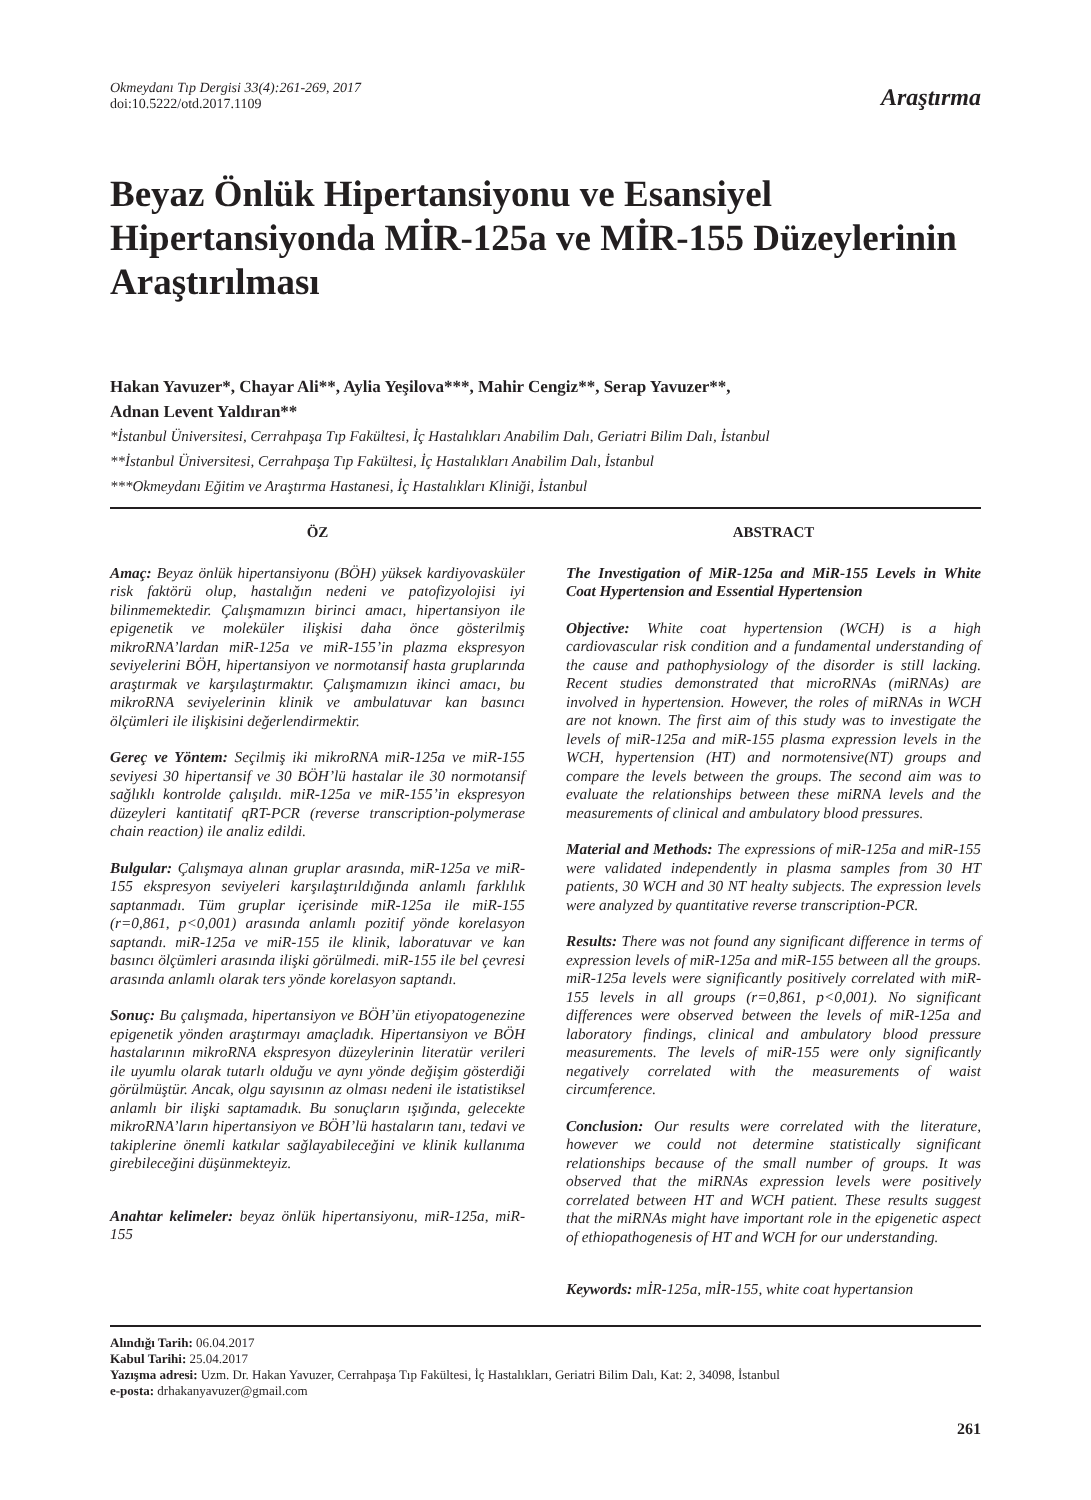Okmeydanı Tıp Dergisi 33(4):261-269, 2017
doi:10.5222/otd.2017.1109
Araştırma
Beyaz Önlük Hipertansiyonu ve Esansiyel Hipertansiyonda MİR-125a ve MİR-155 Düzeylerinin Araştırılması
Hakan Yavuzer*, Chayar Ali**, Aylia Yeşilova***, Mahir Cengiz**, Serap Yavuzer**,
Adnan Levent Yaldıran**
*İstanbul Üniversitesi, Cerrahpaşa Tıp Fakültesi, İç Hastalıkları Anabilim Dalı, Geriatri Bilim Dalı, İstanbul
**İstanbul Üniversitesi, Cerrahpaşa Tıp Fakültesi, İç Hastalıkları Anabilim Dalı, İstanbul
***Okmeydanı Eğitim ve Araştırma Hastanesi, İç Hastalıkları Kliniği, İstanbul
ÖZ
Amaç: Beyaz önlük hipertansiyonu (BÖH) yüksek kardiyovasküler risk faktörü olup, hastalığın nedeni ve patofizyolojisi iyi bilinmemektedir. Çalışmamızın birinci amacı, hipertansiyon ile epigenetik ve moleküler ilişkisi daha önce gösterilmiş mikroRNA’lardan miR-125a ve miR-155’in plazma ekspresyon seviyelerini BÖH, hipertansiyon ve normotansif hasta gruplarında araştırmak ve karşılaştırmaktır. Çalışmamızın ikinci amacı, bu mikroRNA seviyelerinin klinik ve ambulatuvar kan basıncı ölçümleri ile ilişkisini değerlendirmektir.
Gereç ve Yöntem: Seçilmiş iki mikroRNA miR-125a ve miR-155 seviyesi 30 hipertansif ve 30 BÖH’lü hastalar ile 30 normotansif sağlıklı kontrolde çalışıldı. miR-125a ve miR-155’in ekspresyon düzeyleri kantitatif qRT-PCR (reverse transcription-polymerase chain reaction) ile analiz edildi.
Bulgular: Çalışmaya alınan gruplar arasında, miR-125a ve miR-155 ekspresyon seviyeleri karşılaştırıldığında anlamlı farklılık saptanmadı. Tüm gruplar içerisinde miR-125a ile miR-155 (r=0,861, p<0,001) arasında anlamlı pozitif yönde korelasyon saptandı. miR-125a ve miR-155 ile klinik, laboratuvar ve kan basıncı ölçümleri arasında ilişki görülmedi. miR-155 ile bel çevresi arasında anlamlı olarak ters yönde korelasyon saptandı.
Sonuç: Bu çalışmada, hipertansiyon ve BÖH’ün etiyopatogenezine epigenetik yönden araştırmayı amaçladık. Hipertansiyon ve BÖH hastalarının mikroRNA ekspresyon düzeylerinin literatür verileri ile uyumlu olarak tutarlı olduğu ve aynı yönde değişim gösterdiği görülmüştür. Ancak, olgu sayısının az olması nedeni ile istatistiksel anlamlı bir ilişki saptamadık. Bu sonuçların ışığında, gelecekte mikroRNA’ların hipertansiyon ve BÖH’lü hastaların tanı, tedavi ve takiplerine önemli katkılar sağlayabileceğini ve klinik kullanıma girebileceğini düşünmekteyiz.
Anahtar kelimeler: beyaz önlük hipertansiyonu, miR-125a, miR-155
ABSTRACT
The Investigation of MiR-125a and MiR-155 Levels in White Coat Hypertension and Essential Hypertension
Objective: White coat hypertension (WCH) is a high cardiovascular risk condition and a fundamental understanding of the cause and pathophysiology of the disorder is still lacking. Recent studies demonstrated that microRNAs (miRNAs) are involved in hypertension. However, the roles of miRNAs in WCH are not known. The first aim of this study was to investigate the levels of miR-125a and miR-155 plasma expression levels in the WCH, hypertension (HT) and normotensive(NT) groups and compare the levels between the groups. The second aim was to evaluate the relationships between these miRNA levels and the measurements of clinical and ambulatory blood pressures.
Material and Methods: The expressions of miR-125a and miR-155 were validated independently in plasma samples from 30 HT patients, 30 WCH and 30 NT healty subjects. The expression levels were analyzed by quantitative reverse transcription-PCR.
Results: There was not found any significant difference in terms of expression levels of miR-125a and miR-155 between all the groups. miR-125a levels were significantly positively correlated with miR-155 levels in all groups (r=0,861, p<0,001). No significant differences were observed between the levels of miR-125a and laboratory findings, clinical and ambulatory blood pressure measurements. The levels of miR-155 were only significantly negatively correlated with the measurements of waist circumference.
Conclusion: Our results were correlated with the literature, however we could not determine statistically significant relationships because of the small number of groups. It was observed that the miRNAs expression levels were positively correlated between HT and WCH patient. These results suggest that the miRNAs might have important role in the epigenetic aspect of ethiopathogenesis of HT and WCH for our understanding.
Keywords: mİR-125a, mİR-155, white coat hypertansion
Alındığı Tarih: 06.04.2017
Kabul Tarihi: 25.04.2017
Yazışma adresi: Uzm. Dr. Hakan Yavuzer, Cerrahpaşa Tıp Fakültesi, İç Hastalıkları, Geriatri Bilim Dalı, Kat: 2, 34098, İstanbul
e-posta: drhakanyavuzer@gmail.com
261